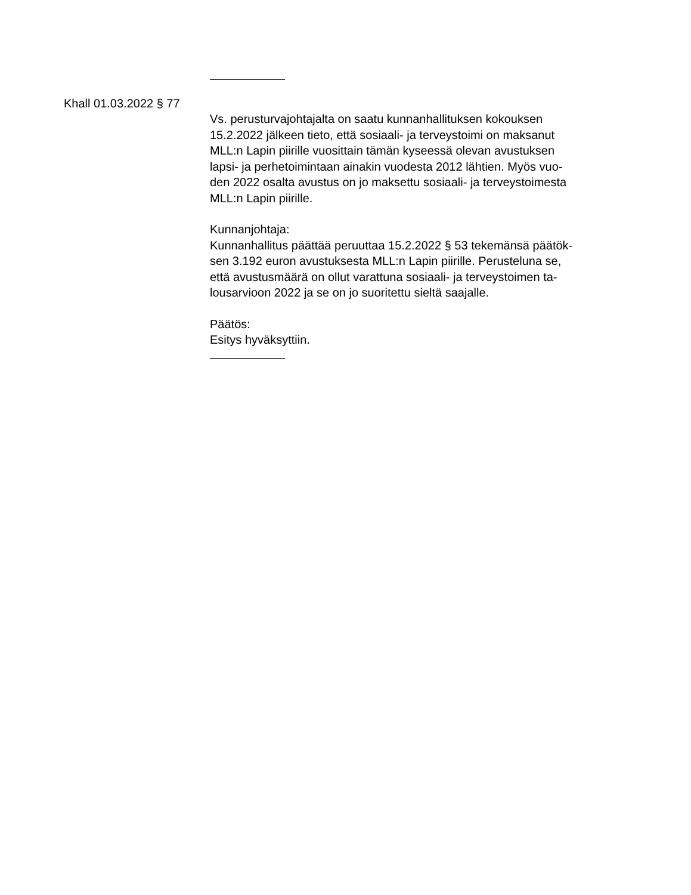Khall 01.03.2022 § 77
Vs. perusturvajohtajalta on saatu kunnanhallituksen kokouksen
15.2.2022 jälkeen tieto, että sosiaali- ja terveystoimi on maksanut
MLL:n Lapin piirille vuosittain tämän kyseessä olevan avustuksen
lapsi- ja perhetoimintaan ainakin vuodesta 2012 lähtien. Myös vuo-
den 2022 osalta avustus on jo maksettu sosiaali- ja terveystoimesta
MLL:n Lapin piirille.
Kunnanjohtaja:
Kunnanhallitus päättää peruuttaa 15.2.2022 § 53 tekemänsä päätök-
sen 3.192 euron avustuksesta MLL:n Lapin piirille. Perusteluna se,
että avustusmäärä on ollut varattuna sosiaali- ja terveystoimen ta-
lousarvioon 2022 ja se on jo suoritettu sieltä saajalle.
Päätös:
Esitys hyväksyttiin.